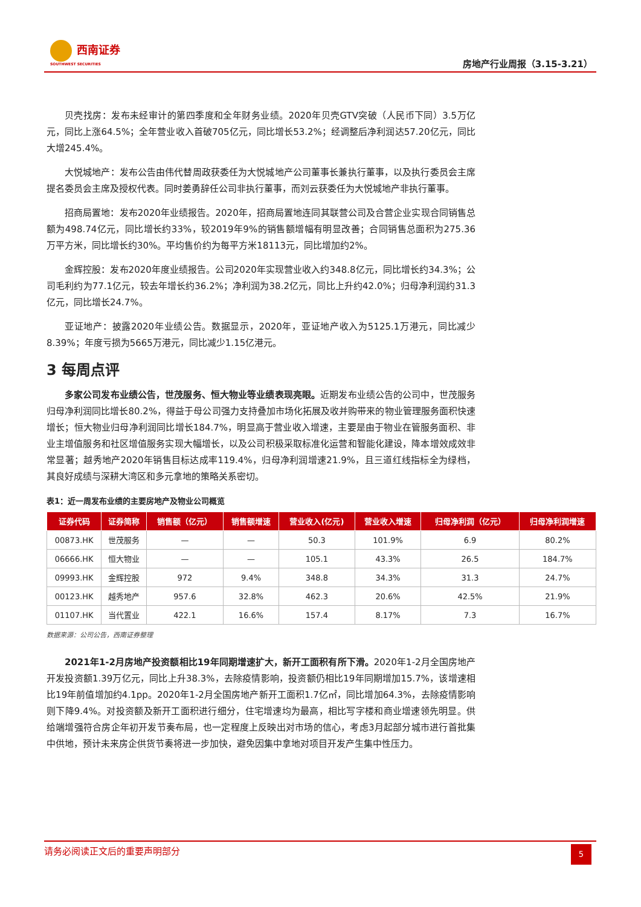西南证券
SOUTHWEST SECURITIES
房地产行业周报（3.15-3.21）
贝壳找房：发布未经审计的第四季度和全年财务业绩。2020年贝壳GTV突破（人民币下同）3.5万亿元，同比上涨64.5%；全年营业收入首破705亿元，同比增长53.2%；经调整后净利润达57.20亿元，同比大增245.4%。
大悦城地产：发布公告由伟代替周政获委任为大悦城地产公司董事长兼执行董事，以及执行委员会主席提名委员会主席及授权代表。同时姜勇辞任公司非执行董事，而刘云获委任为大悦城地产非执行董事。
招商局置地：发布2020年业绩报告。2020年，招商局置地连同其联营公司及合营企业实现合同销售总额为498.74亿元，同比增长约33%，较2019年9%的销售额增幅有明显改善；合同销售总面积为275.36万平方米，同比增长约30%。平均售价约为每平方米18113元，同比增加约2%。
金辉控股：发布2020年度业绩报告。公司2020年实现营业收入约348.8亿元，同比增长约34.3%；公司毛利约为77.1亿元，较去年增长约36.2%；净利润为38.2亿元，同比上升约42.0%；归母净利润约31.3亿元，同比增长24.7%。
亚证地产：披露2020年业绩公告。数据显示，2020年，亚证地产收入为5125.1万港元，同比减少8.39%；年度亏损为5665万港元，同比减少1.15亿港元。
3 每周点评
多家公司发布业绩公告，世茂服务、恒大物业等业绩表现亮眼。近期发布业绩公告的公司中，世茂服务归母净利润同比增长80.2%，得益于母公司强力支持叠加市场化拓展及收并购带来的物业管理服务面积快速增长；恒大物业归母净利润同比增长184.7%，明显高于营业收入增速，主要是由于物业在管服务面积、非业主增值服务和社区增值服务实现大幅增长，以及公司积极采取标准化运营和智能化建设，降本增效成效非常显著；越秀地产2020年销售目标达成率119.4%，归母净利润增速21.9%，且三道红线指标全为绿档，其良好成绩与深耕大湾区和多元拿地的策略关系密切。
表1：近一周发布业绩的主要房地产及物业公司概览
| 证券代码 | 证券简称 | 销售额（亿元） | 销售额增速 | 营业收入(亿元) | 营业收入增速 | 归母净利润（亿元） | 归母净利润增速 |
| --- | --- | --- | --- | --- | --- | --- | --- |
| 00873.HK | 世茂服务 | — | — | 50.3 | 101.9% | 6.9 | 80.2% |
| 06666.HK | 恒大物业 | — | — | 105.1 | 43.3% | 26.5 | 184.7% |
| 09993.HK | 金辉控股 | 972 | 9.4% | 348.8 | 34.3% | 31.3 | 24.7% |
| 00123.HK | 越秀地产 | 957.6 | 32.8% | 462.3 | 20.6% | 42.5% | 21.9% |
| 01107.HK | 当代置业 | 422.1 | 16.6% | 157.4 | 8.17% | 7.3 | 16.7% |
数据来源：公司公告，西南证券整理
2021年1-2月房地产投资额相比19年同期增速扩大，新开工面积有所下滑。2020年1-2月全国房地产开发投资额1.39万亿元，同比上升38.3%，去除疫情影响，投资额仍相比19年同期增加15.7%，该增速相比19年前值增加约4.1pp。2020年1-2月全国房地产新开工面积1.7亿㎡，同比增加64.3%，去除疫情影响则下降9.4%。对投资额及新开工面积进行细分，住宅增速均为最高，相比写字楼和商业增速领先明显。供给端增强符合房企年初开发节奏布局，也一定程度上反映出对市场的信心，考虑3月起部分城市进行首批集中供地，预计未来房企供货节奏将进一步加快，避免因集中拿地对项目开发产生集中性压力。
请务必阅读正文后的重要声明部分
5